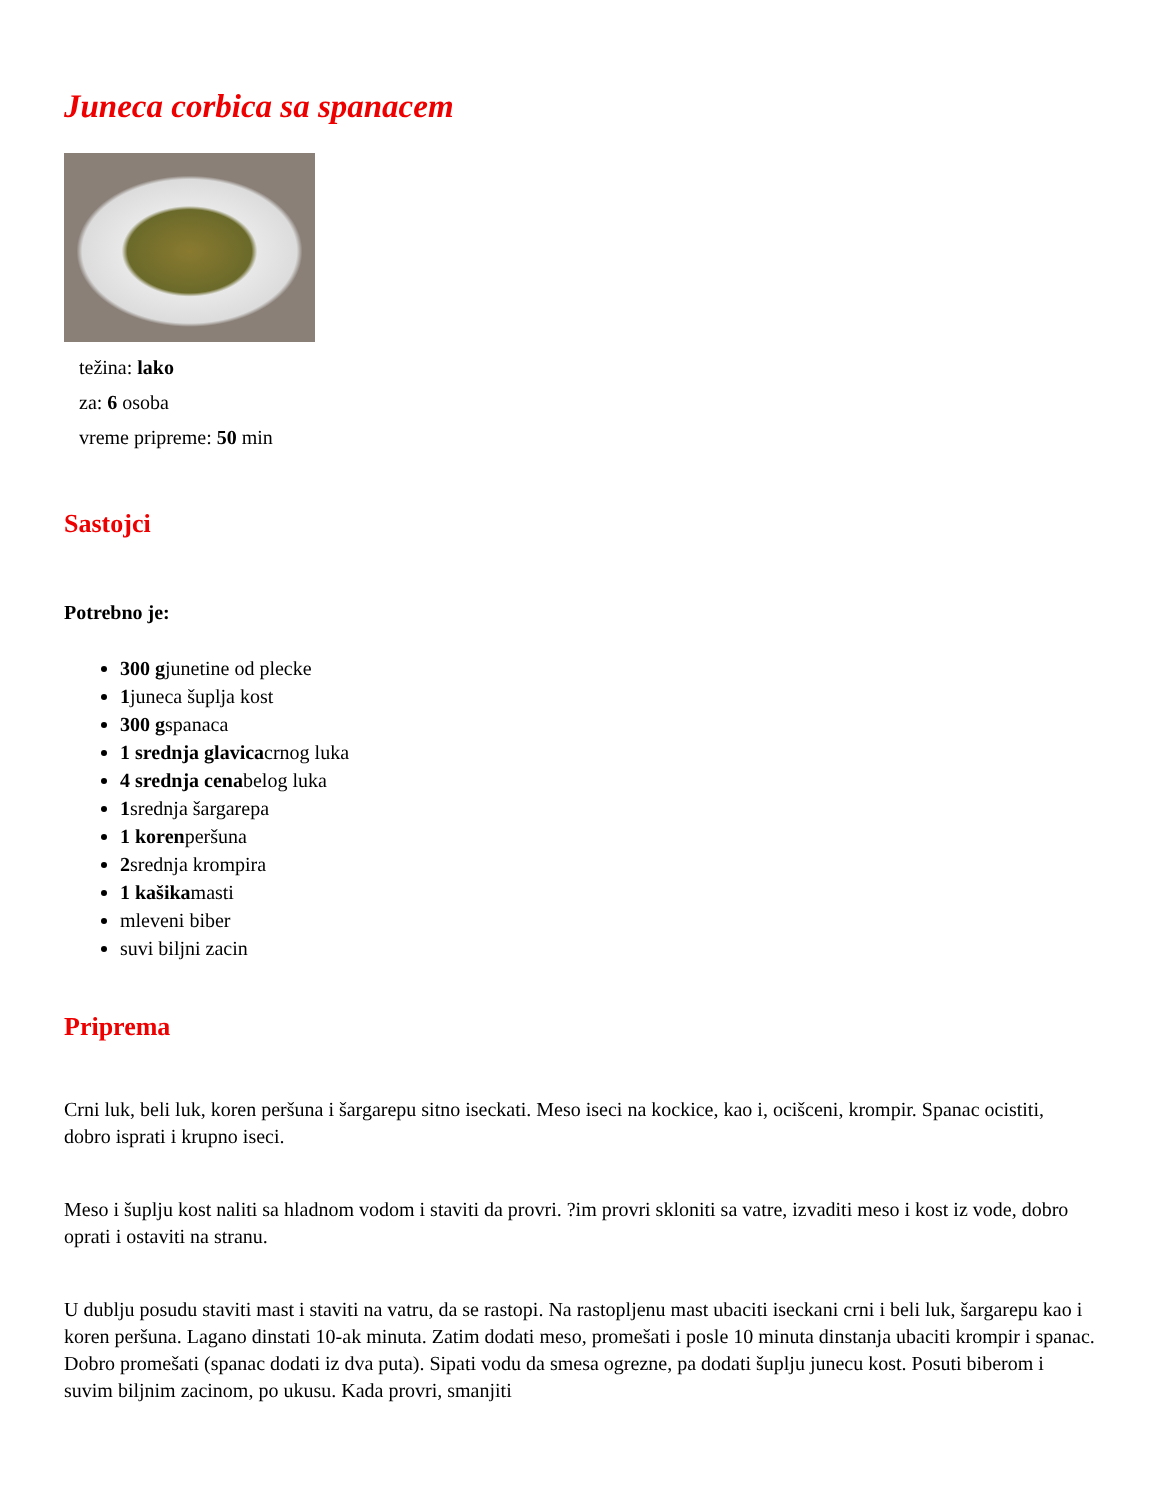Juneca corbica sa spanacem
težina: lako
za: 6 osoba
vreme pripreme: 50 min
Sastojci
Potrebno je:
300 gjunetine od plecke
1juneca šuplja kost
300 gspanaca
1 srednja glavicacrnog luka
4 srednja cenabelog luka
1srednja šargarepa
1 korenperšuna
2srednja krompira
1 kašikamasti
mleveni biber
suvi biljni zacin
Priprema
Crni luk, beli luk, koren peršuna i šargarepu sitno iseckati. Meso iseci na kockice, kao i, ocišceni, krompir. Spanac ocistiti, dobro isprati i krupno iseci.
Meso i šuplju kost naliti sa hladnom vodom i staviti da provri. ?im provri skloniti sa vatre, izvaditi meso i kost iz vode, dobro oprati i ostaviti na stranu.
U dublju posudu staviti mast i staviti na vatru, da se rastopi. Na rastopljenu mast ubaciti iseckani crni i beli luk, šargarepu kao i koren peršuna. Lagano dinstati 10-ak minuta. Zatim dodati meso, promešati i posle 10 minuta dinstanja ubaciti krompir i spanac. Dobro promešati (spanac dodati iz dva puta). Sipati vodu da smesa ogrezne, pa dodati šuplju junecu kost. Posuti biberom i suvim biljnim zacinom, po ukusu. Kada provri, smanjiti